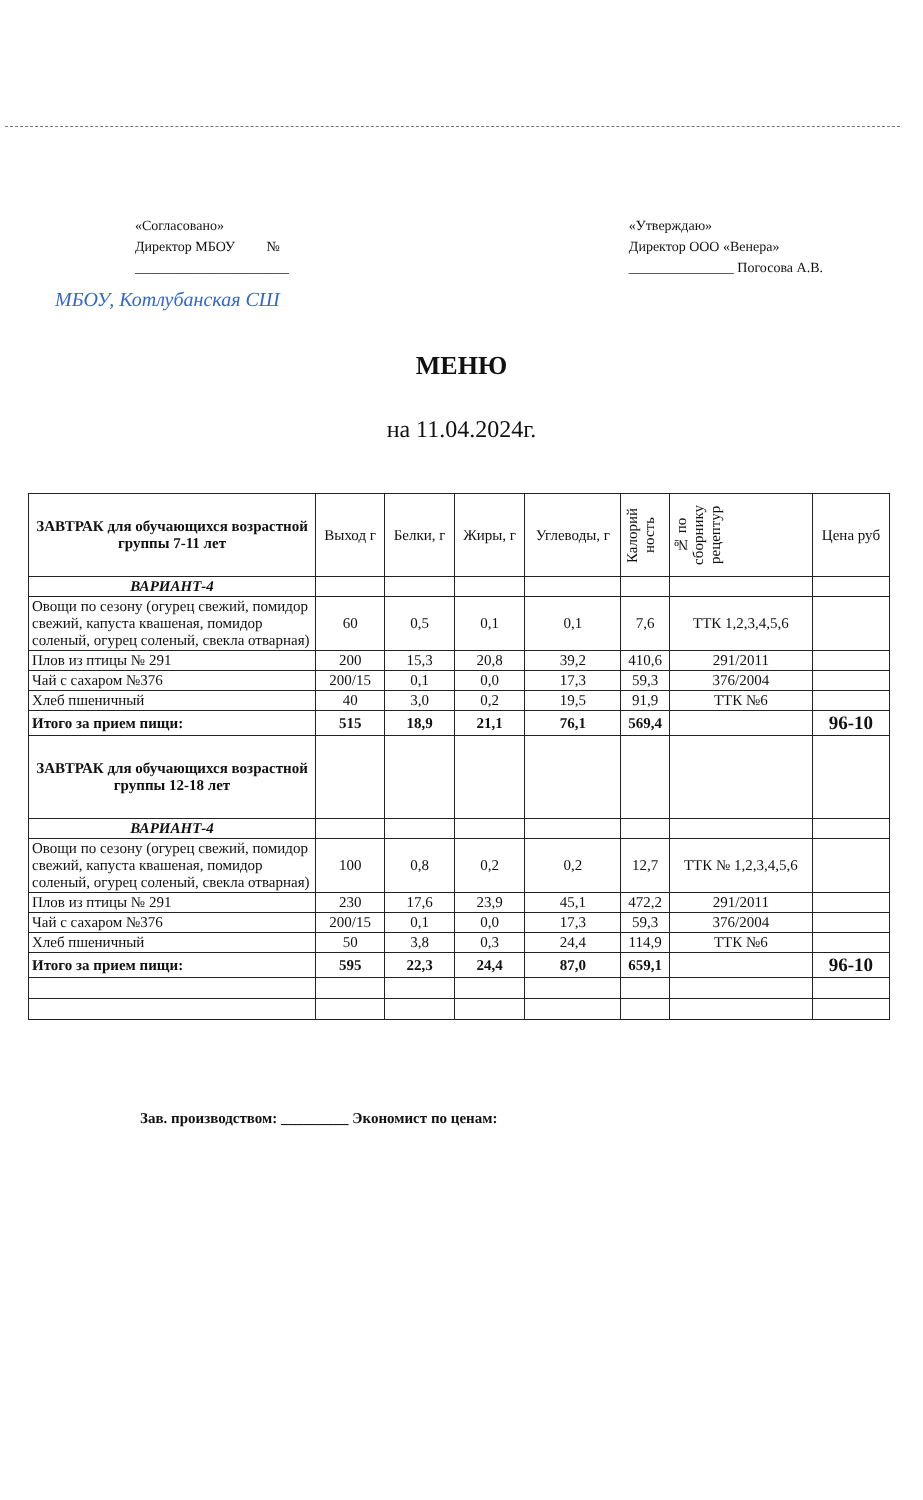«Согласовано»
Директор МБОУ №
______________________
«Утверждаю»
Директор ООО «Венера»
_______________ Погосова А.В.
МБОУ, Котлубанская СШ
МЕНЮ
на 11.04.2024г.
| ЗАВТРАК для обучающихся возрастной группы 7-11 лет | Выход г | Белки, г | Жиры, г | Углеводы, г | Калорий ность | № по сборнику рецептур | Цена руб |
| --- | --- | --- | --- | --- | --- | --- | --- |
| ВАРИАНТ-4 | | | | | | | |
| Овощи по сезону (огурец свежий, помидор свежий, капуста квашеная, помидор соленый, огурец соленый, свекла отварная) | 60 | 0,5 | 0,1 | 0,1 | 7,6 | ТТК 1,2,3,4,5,6 | |
| Плов из птицы № 291 | 200 | 15,3 | 20,8 | 39,2 | 410,6 | 291/2011 | |
| Чай с сахаром №376 | 200/15 | 0,1 | 0,0 | 17,3 | 59,3 | 376/2004 | |
| Хлеб пшеничный | 40 | 3,0 | 0,2 | 19,5 | 91,9 | ТТК №6 | |
| Итого за прием пищи: | 515 | 18,9 | 21,1 | 76,1 | 569,4 | | 96-10 |
| ЗАВТРАК для обучающихся возрастной группы 12-18 лет | | | | | | | |
| ВАРИАНТ-4 | | | | | | | |
| Овощи по сезону (огурец свежий, помидор свежий, капуста квашеная, помидор соленый, огурец соленый, свекла отварная) | 100 | 0,8 | 0,2 | 0,2 | 12,7 | ТТК № 1,2,3,4,5,6 | |
| Плов из птицы № 291 | 230 | 17,6 | 23,9 | 45,1 | 472,2 | 291/2011 | |
| Чай с сахаром №376 | 200/15 | 0,1 | 0,0 | 17,3 | 59,3 | 376/2004 | |
| Хлеб пшеничный | 50 | 3,8 | 0,3 | 24,4 | 114,9 | ТТК №6 | |
| Итого за прием пищи: | 595 | 22,3 | 24,4 | 87,0 | 659,1 | | 96-10 |
Зав. производством: _________ Экономист по ценам: